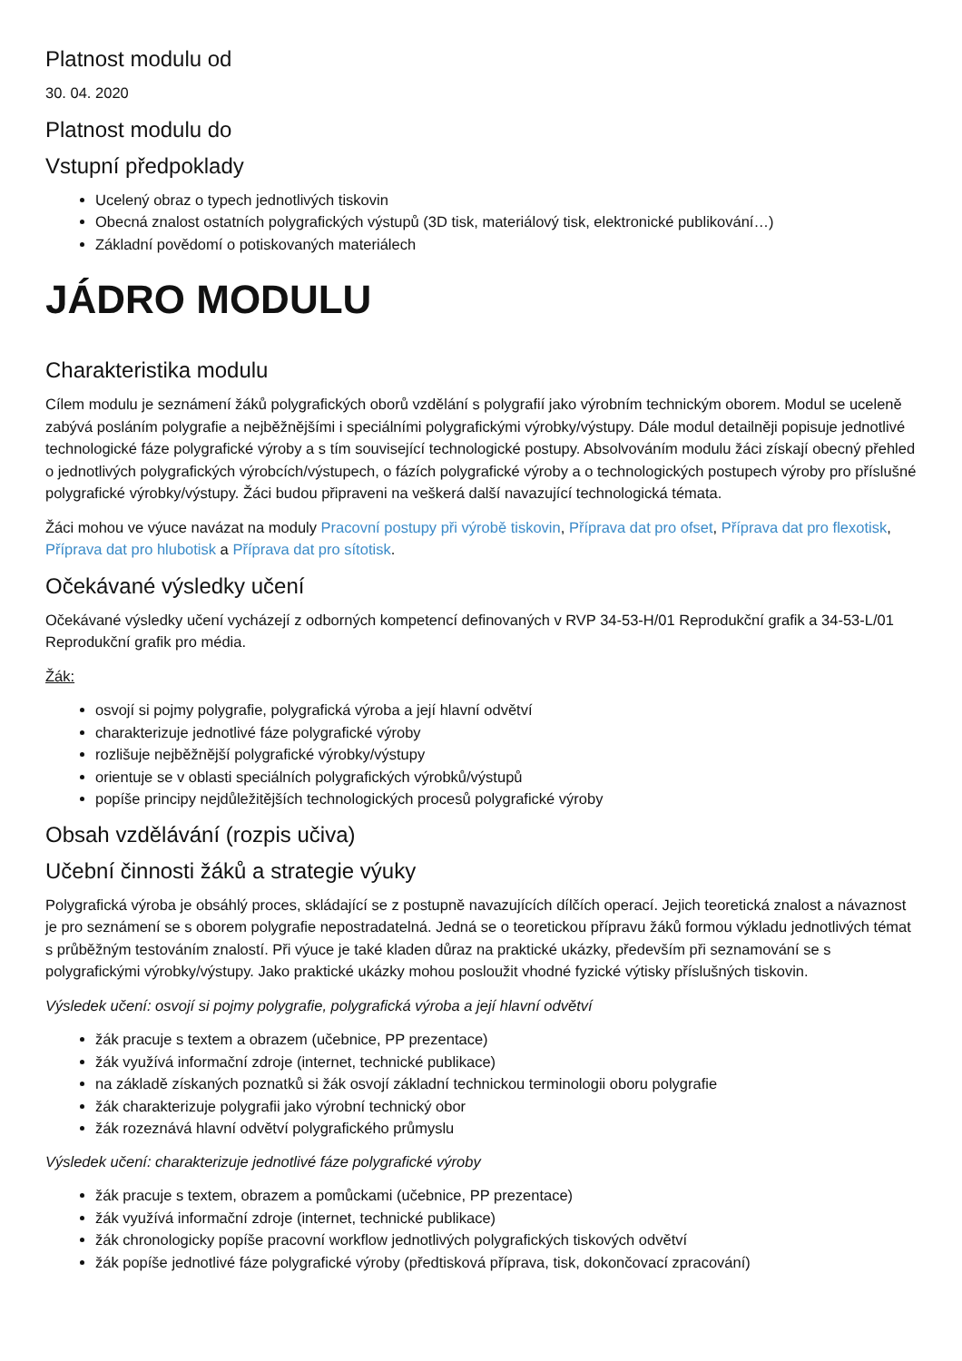Platnost modulu od
30. 04. 2020
Platnost modulu do
Vstupní předpoklady
Ucelený obraz o typech jednotlivých tiskovin
Obecná znalost ostatních polygrafických výstupů (3D tisk, materiálový tisk, elektronické publikování…)
Základní povědomí o potiskovaných materiálech
JÁDRO MODULU
Charakteristika modulu
Cílem modulu je seznámení žáků polygrafických oborů vzdělání s polygrafií jako výrobním technickým oborem. Modul se uceleně zabývá posláním polygrafie a nejběžnějšími i speciálními polygrafickými výrobky/výstupy. Dále modul detailněji popisuje jednotlivé technologické fáze polygrafické výroby a s tím související technologické postupy. Absolvováním modulu žáci získají obecný přehled o jednotlivých polygrafických výrobcích/výstupech, o fázích polygrafické výroby a o technologických postupech výroby pro příslušné polygrafické výrobky/výstupy. Žáci budou připraveni na veškerá další navazující technologická témata.
Žáci mohou ve výuce navázat na moduly Pracovní postupy při výrobě tiskovin, Příprava dat pro ofset, Příprava dat pro flexotisk, Příprava dat pro hlubotisk a Příprava dat pro sítotisk.
Očekávané výsledky učení
Očekávané výsledky učení vycházejí z odborných kompetencí definovaných v RVP 34-53-H/01 Reprodukční grafik a 34-53-L/01 Reprodukční grafik pro média.
Žák:
osvojí si pojmy polygrafie, polygrafická výroba a její hlavní odvětví
charakterizuje jednotlivé fáze polygrafické výroby
rozlišuje nejběžnější polygrafické výrobky/výstupy
orientuje se v oblasti speciálních polygrafických výrobků/výstupů
popíše principy nejdůležitějších technologických procesů polygrafické výroby
Obsah vzdělávání (rozpis učiva)
Učební činnosti žáků a strategie výuky
Polygrafická výroba je obsáhlý proces, skládající se z postupně navazujících dílčích operací. Jejich teoretická znalost a návaznost je pro seznámení se s oborem polygrafie nepostradatelná. Jedná se o teoretickou přípravu žáků formou výkladu jednotlivých témat s průběžným testováním znalostí. Při výuce je také kladen důraz na praktické ukázky, především při seznamování se s polygrafickými výrobky/výstupy. Jako praktické ukázky mohou posloužit vhodné fyzické výtisky příslušných tiskovin.
Výsledek učení: osvojí si pojmy polygrafie, polygrafická výroba a její hlavní odvětví
žák pracuje s textem a obrazem (učebnice, PP prezentace)
žák využívá informační zdroje (internet, technické publikace)
na základě získaných poznatků si žák osvojí základní technickou terminologii oboru polygrafie
žák charakterizuje polygrafii jako výrobní technický obor
žák rozeznává hlavní odvětví polygrafického průmyslu
Výsledek učení: charakterizuje jednotlivé fáze polygrafické výroby
žák pracuje s textem, obrazem a pomůckami (učebnice, PP prezentace)
žák využívá informační zdroje (internet, technické publikace)
žák chronologicky popíše pracovní workflow jednotlivých polygrafických tiskových odvětví
žák popíše jednotlivé fáze polygrafické výroby (předtisková příprava, tisk, dokončovací zpracování)